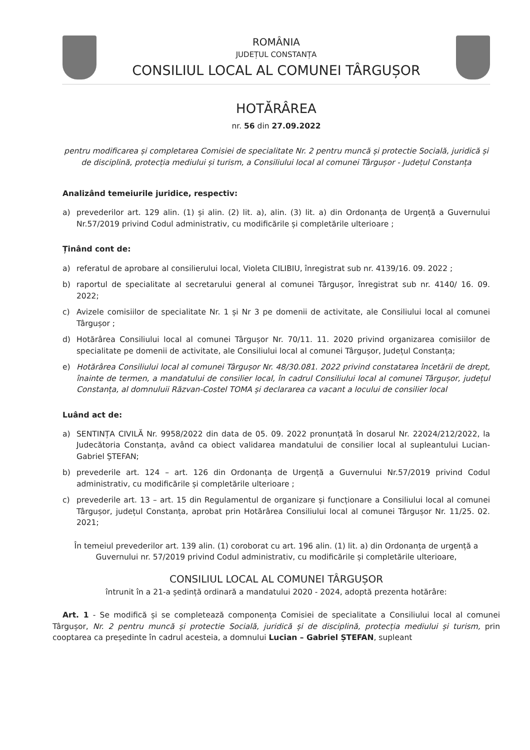ROMÂNIA
JUDEȚUL CONSTANȚA
CONSILIUL LOCAL AL COMUNEI TÂRGUȘOR
HOTĂRÂREA
nr. 56 din 27.09.2022
pentru modificarea și completarea Comisiei de specialitate Nr. 2 pentru muncă și protectie Socială, juridică și de disciplină, protecția mediului și turism, a Consiliului local al comunei Târgușor - Județul Constanța
Analizând temeiurile juridice, respectiv:
a) prevederilor art. 129 alin. (1) și alin. (2) lit. a), alin. (3) lit. a) din Ordonanța de Urgență a Guvernului Nr.57/2019 privind Codul administrativ, cu modificările și completările ulterioare ;
Ținând cont de:
a) referatul de aprobare al consilierului local, Violeta CILIBIU, înregistrat sub nr. 4139/16. 09. 2022 ;
b) raportul de specialitate al secretarului general al comunei Târgușor, înregistrat sub nr. 4140/ 16. 09. 2022;
c) Avizele comisiilor de specialitate Nr. 1 și Nr 3 pe domenii de activitate, ale Consiliului local al comunei Târgușor ;
d) Hotărârea Consiliului local al comunei Târgușor Nr. 70/11. 11. 2020 privind organizarea comisiilor de specialitate pe domenii de activitate, ale Consiliului local al comunei Târgușor, Județul Constanța;
e) Hotărârea Consiliului local al comunei Târgușor Nr. 48/30.081. 2022 privind constatarea încetării de drept, înainte de termen, a mandatului de consilier local, în cadrul Consiliului local al comunei Târgușor, județul Constanța, al domnuluii Răzvan-Costel TOMA și declararea ca vacant a locului de consilier local
Luând act de:
a) SENTINȚA CIVILĂ Nr. 9958/2022 din data de 05. 09. 2022 pronunțată în dosarul Nr. 22024/212/2022, la Judecătoria Constanța, având ca obiect validarea mandatului de consilier local al supleantului Lucian-Gabriel ȘTEFAN;
b) prevederile art. 124 – art. 126 din Ordonanța de Urgență a Guvernului Nr.57/2019 privind Codul administrativ, cu modificările și completările ulterioare ;
c) prevederile art. 13 – art. 15 din Regulamentul de organizare și funcționare a Consiliului local al comunei Târgușor, județul Constanța, aprobat prin Hotărârea Consiliului local al comunei Târgușor Nr. 11/25. 02. 2021;
În temeiul prevederilor art. 139 alin. (1) coroborat cu art. 196 alin. (1) lit. a) din Ordonanța de urgență a Guvernului nr. 57/2019 privind Codul administrativ, cu modificările și completările ulterioare,
CONSILIUL LOCAL AL COMUNEI TÂRGUȘOR
întrunit în a 21-a ședință ordinară a mandatului 2020 - 2024, adoptă prezenta hotărâre:
Art. 1 - Se modifică și se completează componența Comisiei de specialitate a Consiliului local al comunei Târgușor, Nr. 2 pentru muncă și protectie Socială, juridică și de disciplină, protecția mediului și turism, prin cooptarea ca președinte în cadrul acesteia, a domnului Lucian – Gabriel ȘTEFAN, supleant